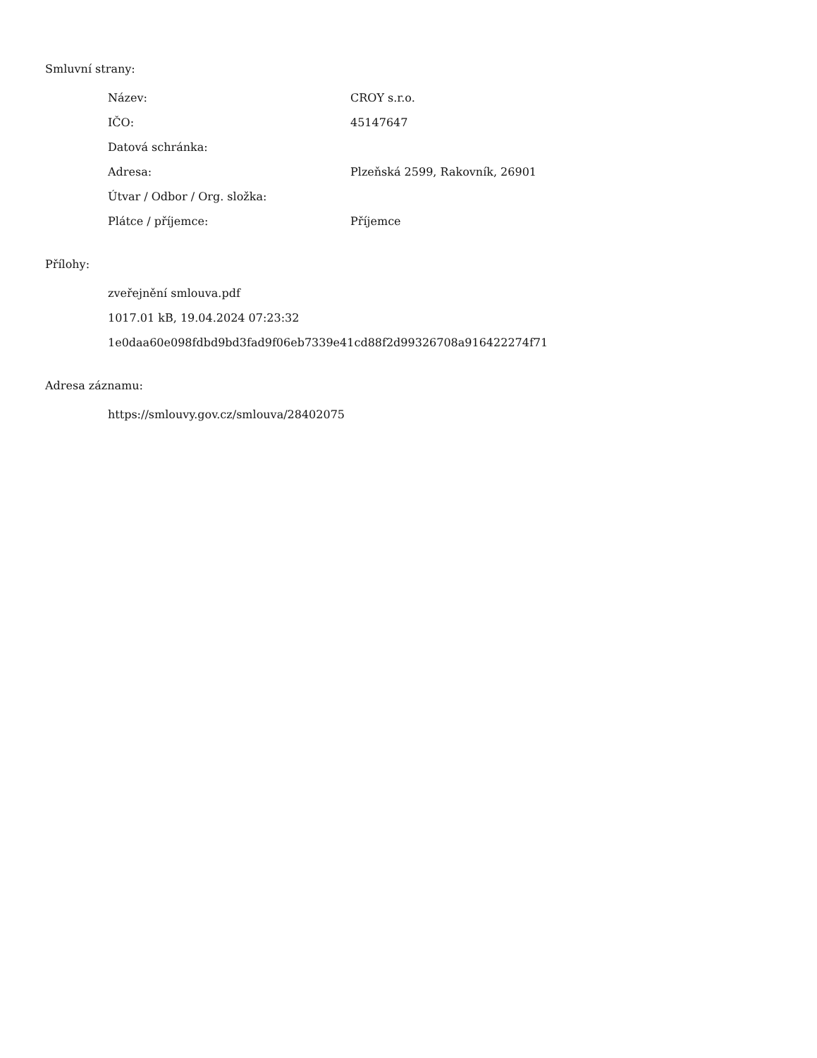Smluvní strany:
| Název: | CROY s.r.o. |
| IČO: | 45147647 |
| Datová schránka: | |
| Adresa: | Plzeňská 2599, Rakovník, 26901 |
| Útvar / Odbor / Org. složka: | |
| Plátce / příjemce: | Příjemce |
Přílohy:
zveřejnění smlouva.pdf
1017.01 kB, 19.04.2024 07:23:32
1e0daa60e098fdbd9bd3fad9f06eb7339e41cd88f2d99326708a916422274f71
Adresa záznamu:
https://smlouvy.gov.cz/smlouva/28402075